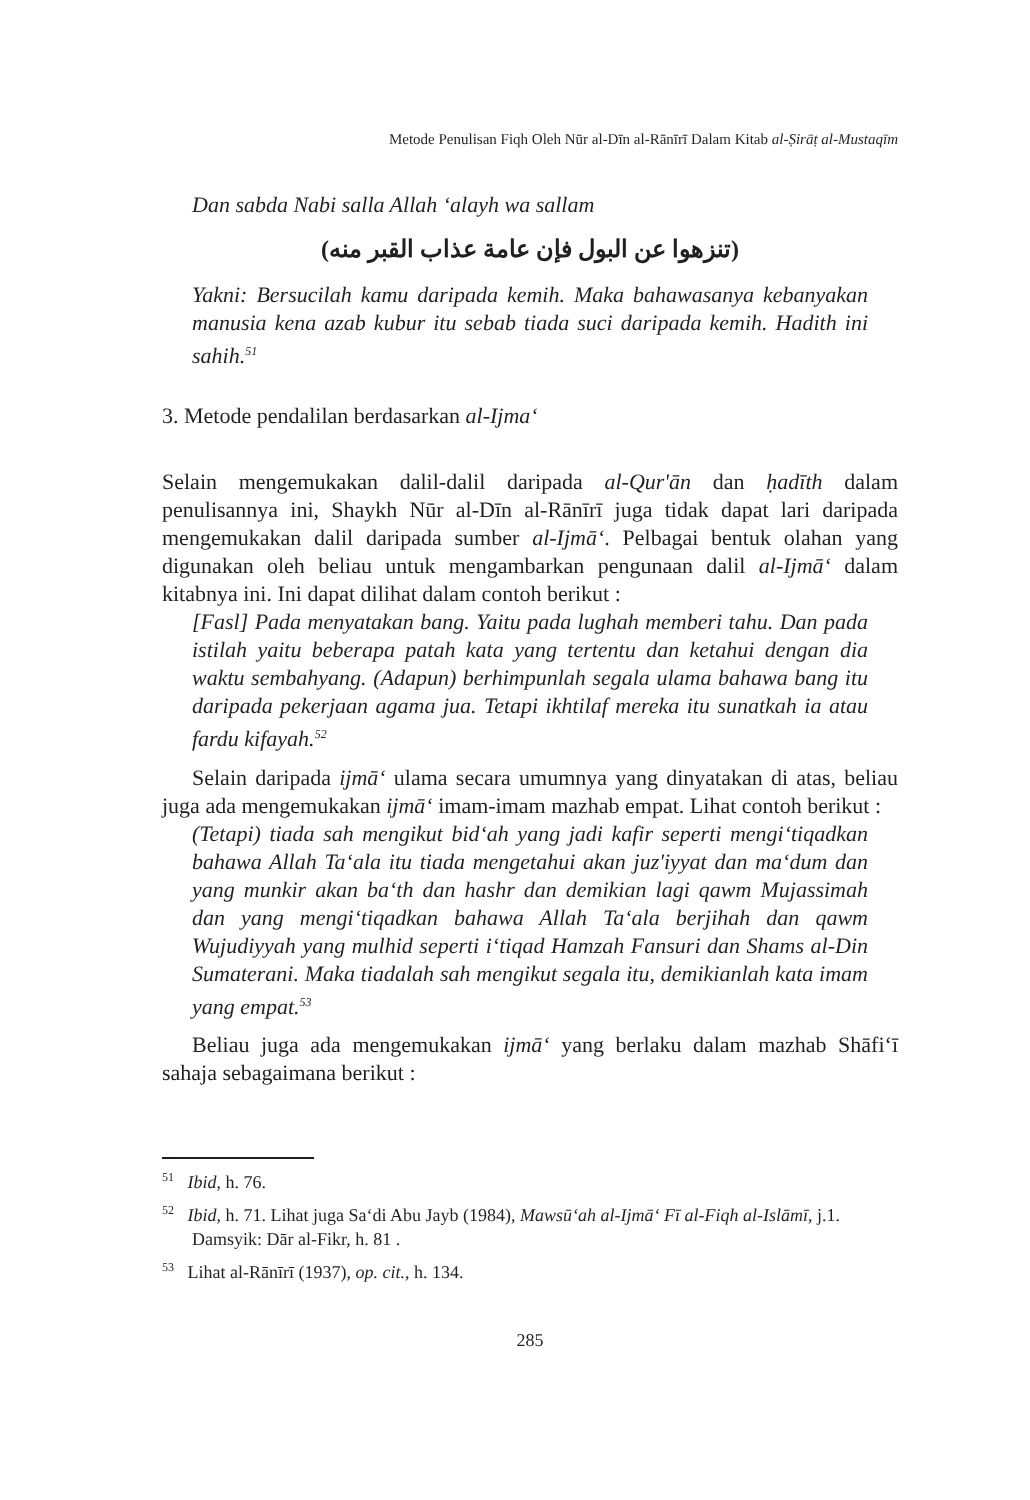Metode Penulisan Fiqh Oleh Nūr al-Dīn al-Rānīrī Dalam Kitab al-Ṣirāṭ al-Mustaqīm
Dan sabda Nabi salla Allah ‘alayh wa sallam
(تنزهوا عن البول فإن عامة عذاب القبر منه)
Yakni: Bersucilah kamu daripada kemih. Maka bahawasanya kebanyakan manusia kena azab kubur itu sebab tiada suci daripada kemih. Hadith ini sahih.<sup>51</sup>
3. Metode pendalilan berdasarkan al-Ijma‘
Selain mengemukakan dalil-dalil daripada al-Qur'ān dan ḥadīth dalam penulisannya ini, Shaykh Nūr al-Dīn al-Rānīrī juga tidak dapat lari daripada mengemukakan dalil daripada sumber al-Ijmā‘. Pelbagai bentuk olahan yang digunakan oleh beliau untuk mengambarkan pengunaan dalil al-Ijmā‘ dalam kitabnya ini. Ini dapat dilihat dalam contoh berikut :
[Fasl] Pada menyatakan bang. Yaitu pada lughah memberi tahu. Dan pada istilah yaitu beberapa patah kata yang tertentu dan ketahui dengan dia waktu sembahyang. (Adapun) berhimpunlah segala ulama bahawa bang itu daripada pekerjaan agama jua. Tetapi ikhtilaf mereka itu sunatkah ia atau fardu kifayah.<sup>52</sup>
Selain daripada ijmā‘ ulama secara umumnya yang dinyatakan di atas, beliau juga ada mengemukakan ijmā‘ imam-imam mazhab empat. Lihat contoh berikut :
(Tetapi) tiada sah mengikut bid‘ah yang jadi kafir seperti mengi‘tiqadkan bahawa Allah Ta‘ala itu tiada mengetahui akan juz'iyyat dan ma‘dum dan yang munkir akan ba‘th dan hashr dan demikian lagi qawm Mujassimah dan yang mengi‘tiqadkan bahawa Allah Ta‘ala berjihah dan qawm Wujudiyyah yang mulhid seperti i‘tiqad Hamzah Fansuri dan Shams al-Din Sumaterani. Maka tiadalah sah mengikut segala itu, demikianlah kata imam yang empat.<sup>53</sup>
Beliau juga ada mengemukakan ijmā‘ yang berlaku dalam mazhab Shāfi‘ī sahaja sebagaimana berikut :
<sup>51</sup> Ibid, h. 76.
<sup>52</sup> Ibid, h. 71. Lihat juga Sa‘di Abu Jayb (1984), Mawsū‘ah al-Ijmā‘ Fī al-Fiqh al-Islāmī, j.1. Damsyik: Dār al-Fikr, h. 81 .
<sup>53</sup> Lihat al-Rānīrī (1937), op. cit., h. 134.
285